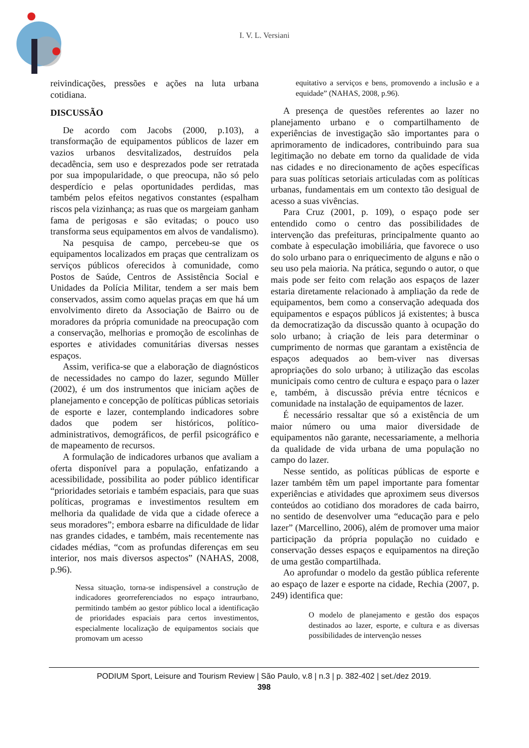I. V. L. Versiani
reivindicações, pressões e ações na luta urbana cotidiana.
DISCUSSÃO
De acordo com Jacobs (2000, p.103), a transformação de equipamentos públicos de lazer em vazios urbanos desvitalizados, destruídos pela decadência, sem uso e desprezados pode ser retratada por sua impopularidade, o que preocupa, não só pelo desperdício e pelas oportunidades perdidas, mas também pelos efeitos negativos constantes (espalham riscos pela vizinhança; as ruas que os margeiam ganham fama de perigosas e são evitadas; o pouco uso transforma seus equipamentos em alvos de vandalismo).
Na pesquisa de campo, percebeu-se que os equipamentos localizados em praças que centralizam os serviços públicos oferecidos à comunidade, como Postos de Saúde, Centros de Assistência Social e Unidades da Polícia Militar, tendem a ser mais bem conservados, assim como aquelas praças em que há um envolvimento direto da Associação de Bairro ou de moradores da própria comunidade na preocupação com a conservação, melhorias e promoção de escolinhas de esportes e atividades comunitárias diversas nesses espaços.
Assim, verifica-se que a elaboração de diagnósticos de necessidades no campo do lazer, segundo Müller (2002), é um dos instrumentos que iniciam ações de planejamento e concepção de políticas públicas setoriais de esporte e lazer, contemplando indicadores sobre dados que podem ser históricos, político-administrativos, demográficos, de perfil psicográfico e de mapeamento de recursos.
A formulação de indicadores urbanos que avaliam a oferta disponível para a população, enfatizando a acessibilidade, possibilita ao poder público identificar “prioridades setoriais e também espaciais, para que suas políticas, programas e investimentos resultem em melhoria da qualidade de vida que a cidade oferece a seus moradores”; embora esbarre na dificuldade de lidar nas grandes cidades, e também, mais recentemente nas cidades médias, “com as profundas diferenças em seu interior, nos mais diversos aspectos” (NAHAS, 2008, p.96).
Nessa situação, torna-se indispensável a construção de indicadores georreferenciados no espaço intraurbano, permitindo também ao gestor público local a identificação de prioridades espaciais para certos investimentos, especialmente localização de equipamentos sociais que promovam um acesso
equitativo a serviços e bens, promovendo a inclusão e a equidade” (NAHAS, 2008, p.96).
A presença de questões referentes ao lazer no planejamento urbano e o compartilhamento de experiências de investigação são importantes para o aprimoramento de indicadores, contribuindo para sua legitimação no debate em torno da qualidade de vida nas cidades e no direcionamento de ações específicas para suas políticas setoriais articuladas com as políticas urbanas, fundamentais em um contexto tão desigual de acesso a suas vivências.
Para Cruz (2001, p. 109), o espaço pode ser entendido como o centro das possibilidades de intervenção das prefeituras, principalmente quanto ao combate à especulação imobiliária, que favorece o uso do solo urbano para o enriquecimento de alguns e não o seu uso pela maioria. Na prática, segundo o autor, o que mais pode ser feito com relação aos espaços de lazer estaria diretamente relacionado à ampliação da rede de equipamentos, bem como a conservação adequada dos equipamentos e espaços públicos já existentes; à busca da democratização da discussão quanto à ocupação do solo urbano; à criação de leis para determinar o cumprimento de normas que garantam a existência de espaços adequados ao bem-viver nas diversas apropriações do solo urbano; à utilização das escolas municipais como centro de cultura e espaço para o lazer e, também, à discussão prévia entre técnicos e comunidade na instalação de equipamentos de lazer.
É necessário ressaltar que só a existência de um maior número ou uma maior diversidade de equipamentos não garante, necessariamente, a melhoria da qualidade de vida urbana de uma população no campo do lazer.
Nesse sentido, as políticas públicas de esporte e lazer também têm um papel importante para fomentar experiências e atividades que aproximem seus diversos conteúdos ao cotidiano dos moradores de cada bairro, no sentido de desenvolver uma “educação para e pelo lazer” (Marcellino, 2006), além de promover uma maior participação da própria população no cuidado e conservação desses espaços e equipamentos na direção de uma gestão compartilhada.
Ao aprofundar o modelo da gestão pública referente ao espaço de lazer e esporte na cidade, Rechia (2007, p. 249) identifica que:
O modelo de planejamento e gestão dos espaços destinados ao lazer, esporte, e cultura e as diversas possibilidades de intervenção nesses
PODIUM Sport, Leisure and Tourism Review | São Paulo, v.8 | n.3 | p. 382-402 | set./dez 2019.
398